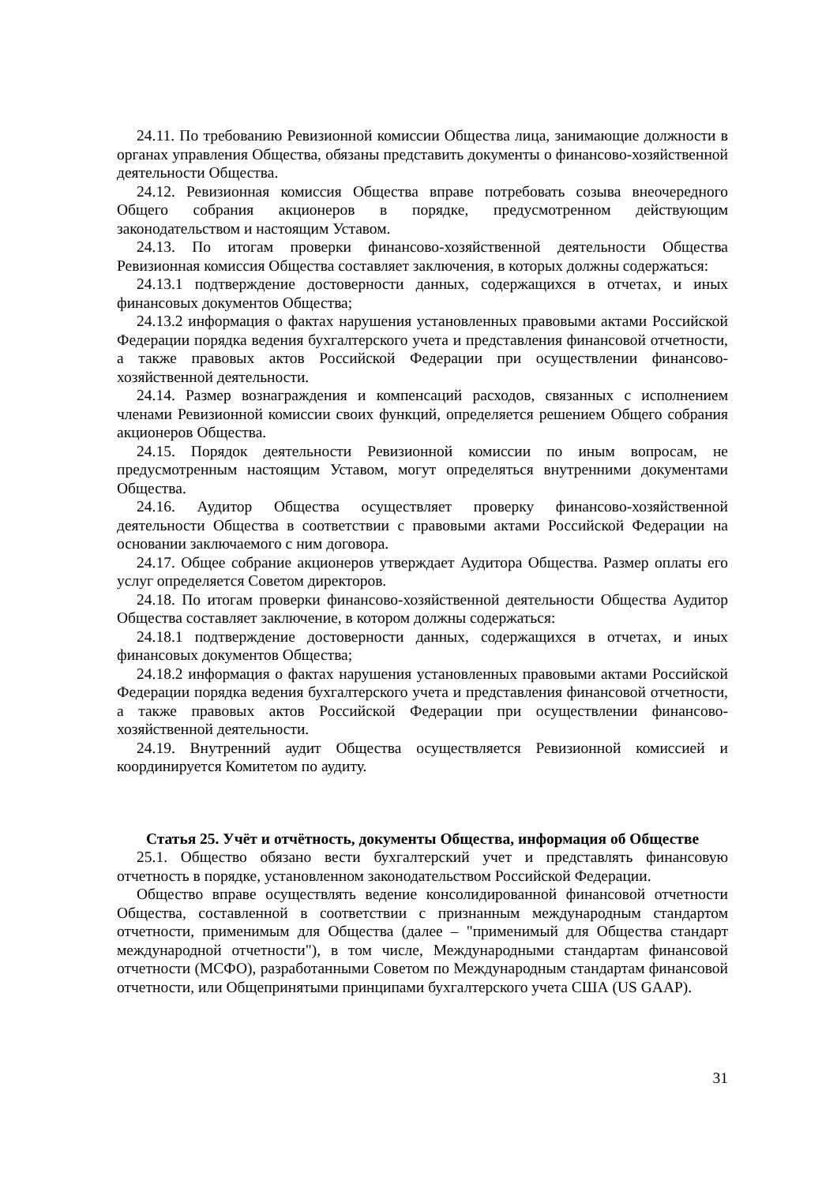24.11. По требованию Ревизионной комиссии Общества лица, занимающие должности в органах управления Общества, обязаны представить документы о финансово-хозяйственной деятельности Общества.
24.12. Ревизионная комиссия Общества вправе потребовать созыва внеочередного Общего собрания акционеров в порядке, предусмотренном действующим законодательством и настоящим Уставом.
24.13. По итогам проверки финансово-хозяйственной деятельности Общества Ревизионная комиссия Общества составляет заключения, в которых должны содержаться:
24.13.1 подтверждение достоверности данных, содержащихся в отчетах, и иных финансовых документов Общества;
24.13.2 информация о фактах нарушения установленных правовыми актами Российской Федерации порядка ведения бухгалтерского учета и представления финансовой отчетности, а также правовых актов Российской Федерации при осуществлении финансово-хозяйственной деятельности.
24.14. Размер вознаграждения и компенсаций расходов, связанных с исполнением членами Ревизионной комиссии своих функций, определяется решением Общего собрания акционеров Общества.
24.15. Порядок деятельности Ревизионной комиссии по иным вопросам, не предусмотренным настоящим Уставом, могут определяться внутренними документами Общества.
24.16. Аудитор Общества осуществляет проверку финансово-хозяйственной деятельности Общества в соответствии с правовыми актами Российской Федерации на основании заключаемого с ним договора.
24.17. Общее собрание акционеров утверждает Аудитора Общества. Размер оплаты его услуг определяется Советом директоров.
24.18. По итогам проверки финансово-хозяйственной деятельности Общества Аудитор Общества составляет заключение, в котором должны содержаться:
24.18.1 подтверждение достоверности данных, содержащихся в отчетах, и иных финансовых документов Общества;
24.18.2 информация о фактах нарушения установленных правовыми актами Российской Федерации порядка ведения бухгалтерского учета и представления финансовой отчетности, а также правовых актов Российской Федерации при осуществлении финансово-хозяйственной деятельности.
24.19. Внутренний аудит Общества осуществляется Ревизионной комиссией и координируется Комитетом по аудиту.
Статья 25. Учёт и отчётность, документы Общества, информация об Обществе
25.1. Общество обязано вести бухгалтерский учет и представлять финансовую отчетность в порядке, установленном законодательством Российской Федерации.
Общество вправе осуществлять ведение консолидированной финансовой отчетности Общества, составленной в соответствии с признанным международным стандартом отчетности, применимым для Общества (далее – "применимый для Общества стандарт международной отчетности"), в том числе, Международными стандартам финансовой отчетности (МСФО), разработанными Советом по Международным стандартам финансовой отчетности, или Общепринятыми принципами бухгалтерского учета США (US GAAP).
31